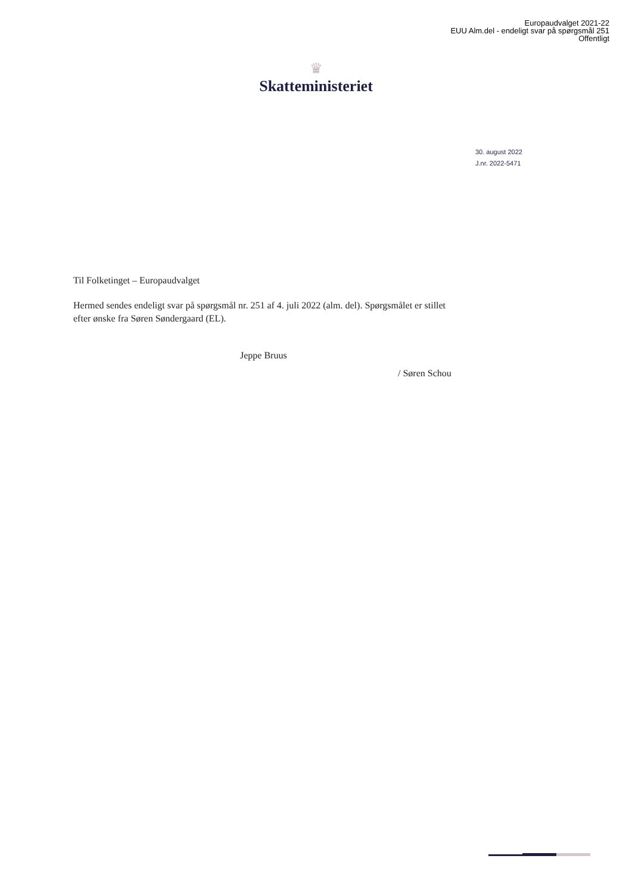Europaudvalget 2021-22
EUU Alm.del - endeligt svar på spørgsmål 251
Offentligt
♛
Skatteministeriet
30. august 2022
J.nr. 2022-5471
Til Folketinget – Europaudvalget
Hermed sendes endeligt svar på spørgsmål nr. 251 af 4. juli 2022 (alm. del). Spørgsmålet er stillet efter ønske fra Søren Søndergaard (EL).
Jeppe Bruus
/ Søren Schou